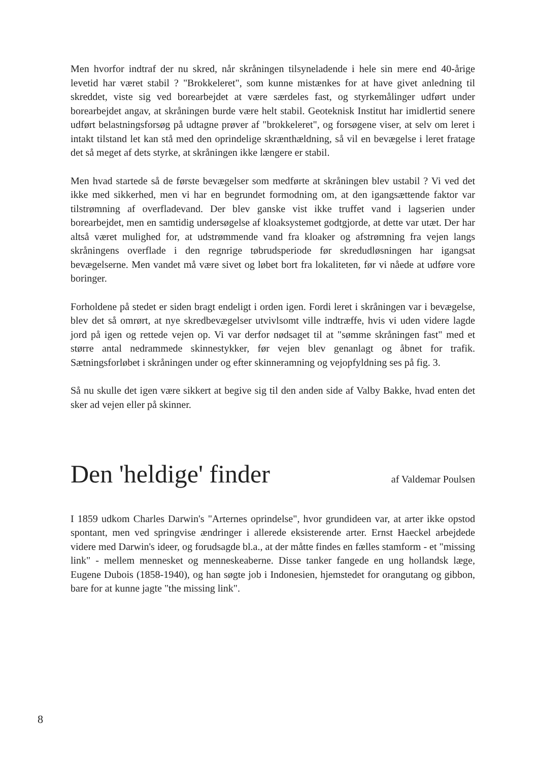Men hvorfor indtraf der nu skred, når skråningen tilsyneladende i hele sin mere end 40-årige levetid har været stabil ? "Brokkeleret", som kunne mistænkes for at have givet anledning til skreddet, viste sig ved borearbejdet at være særdeles fast, og styrkemålinger udført under borearbejdet angav, at skråningen burde være helt stabil. Geoteknisk Institut har imidlertid senere udført belastningsforsøg på udtagne prøver af "brokkeleret", og forsøgene viser, at selv om leret i intakt tilstand let kan stå med den oprindelige skrænthældning, så vil en bevægelse i leret fratage det så meget af dets styrke, at skråningen ikke længere er stabil.
Men hvad startede så de første bevægelser som medførte at skråningen blev ustabil ? Vi ved det ikke med sikkerhed, men vi har en begrundet formodning om, at den igangsættende faktor var tilstrømning af overfladevand. Der blev ganske vist ikke truffet vand i lagserien under borearbejdet, men en samtidig undersøgelse af kloaksystemet godtgjorde, at dette var utæt. Der har altså været mulighed for, at udstrømmende vand fra kloaker og afstrømning fra vejen langs skråningens overflade i den regnrige tøbrudsperiode før skredudløsningen har igangsat bevægelserne. Men vandet må være sivet og løbet bort fra lokaliteten, før vi nåede at udføre vore boringer.
Forholdene på stedet er siden bragt endeligt i orden igen. Fordi leret i skråningen var i bevægelse, blev det så omrørt, at nye skredbevægelser utvivlsomt ville indtræffe, hvis vi uden videre lagde jord på igen og rettede vejen op. Vi var derfor nødsaget til at "sømme skråningen fast" med et større antal nedrammede skinnestykker, før vejen blev genanlagt og åbnet for trafik. Sætningsforløbet i skråningen under og efter skinneramning og vejopfyldning ses på fig. 3.
Så nu skulle det igen være sikkert at begive sig til den anden side af Valby Bakke, hvad enten det sker ad vejen eller på skinner.
Den 'heldige' finder
af Valdemar Poulsen
I 1859 udkom Charles Darwin's "Arternes oprindelse", hvor grundideen var, at arter ikke opstod spontant, men ved springvise ændringer i allerede eksisterende arter. Ernst Haeckel arbejdede videre med Darwin's ideer, og forudsagde bl.a., at der måtte findes en fælles stamform - et "missing link" - mellem mennesket og menneskeaberne. Disse tanker fangede en ung hollandsk læge, Eugene Dubois (1858-1940), og han søgte job i Indonesien, hjemstedet for orangutang og gibbon, bare for at kunne jagte "the missing link".
8